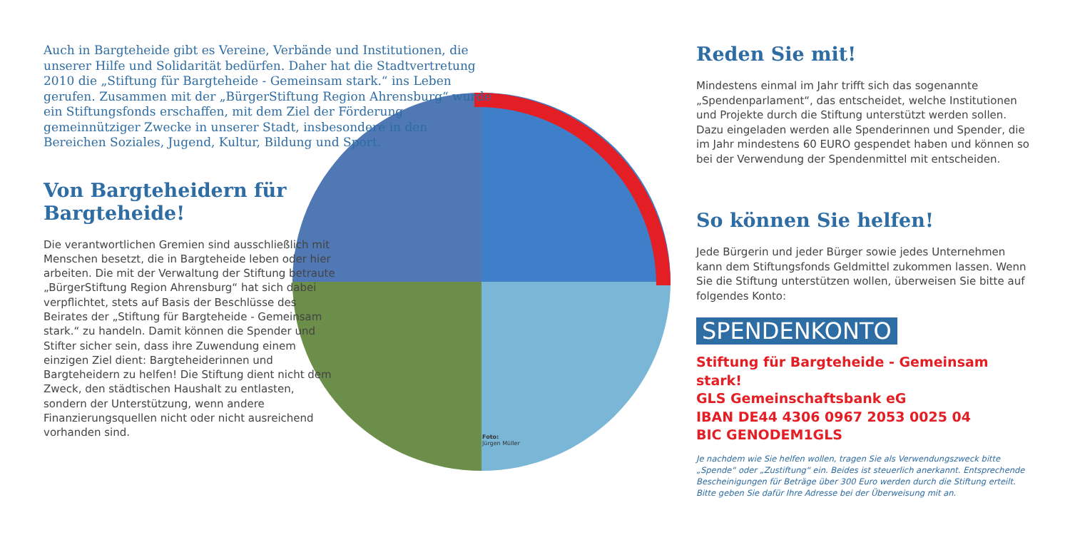Auch in Bargteheide gibt es Vereine, Verbände und Institutionen, die unserer Hilfe und Solidarität bedürfen. Daher hat die Stadtvertretung 2010 die „Stiftung für Bargteheide - Gemeinsam stark.“ ins Leben gerufen. Zusammen mit der „BürgerStiftung Region Ahrensburg“ wurde ein Stiftungsfonds erschaffen, mit dem Ziel der Förderung gemeinnütziger Zwecke in unserer Stadt, insbesondere in den Bereichen Soziales, Jugend, Kultur, Bildung und Sport.
Von Bargteheidern für
Bargteheide!
Die verantwortlichen Gremien sind ausschließlich mit Menschen besetzt, die in Bargteheide leben oder hier arbeiten. Die mit der Verwaltung der Stiftung betraute „BürgerStiftung Region Ahrensburg“ hat sich dabei verpflichtet, stets auf Basis der Beschlüsse des Beirates der „Stiftung für Bargteheide - Gemeinsam stark.“ zu handeln. Damit können die Spender und Stifter sicher sein, dass ihre Zuwendung einem einzigen Ziel dient: Bargteheiderinnen und Bargteheidern zu helfen! Die Stiftung dient nicht dem Zweck, den städtischen Haushalt zu entlasten, sondern der Unterstützung, wenn andere Finanzierungsquellen nicht oder nicht ausreichend vorhanden sind.
Foto:
Jürgen Müller
Reden Sie mit!
Mindestens einmal im Jahr trifft sich das sogenannte „Spendenparlament“, das entscheidet, welche Institutionen und Projekte durch die Stiftung unterstützt werden sollen. Dazu eingeladen werden alle Spenderinnen und Spender, die im Jahr mindestens 60 EURO gespendet haben und können so bei der Verwendung der Spendenmittel mit entscheiden.
So können Sie helfen!
Jede Bürgerin und jeder Bürger sowie jedes Unternehmen kann dem Stiftungsfonds Geldmittel zukommen lassen. Wenn Sie die Stiftung unterstützen wollen, überweisen Sie bitte auf folgendes Konto:
SPENDENKONTO
Stiftung für Bargteheide - Gemeinsam stark!
GLS Gemeinschaftsbank eG
IBAN DE44 4306 0967 2053 0025 04
BIC GENODEM1GLS
Je nachdem wie Sie helfen wollen, tragen Sie als Verwendungszweck bitte „Spende“ oder „Zustiftung“ ein. Beides ist steuerlich anerkannt. Entsprechende Bescheinigungen für Beträge über 300 Euro werden durch die Stiftung erteilt. Bitte geben Sie dafür Ihre Adresse bei der Überweisung mit an.